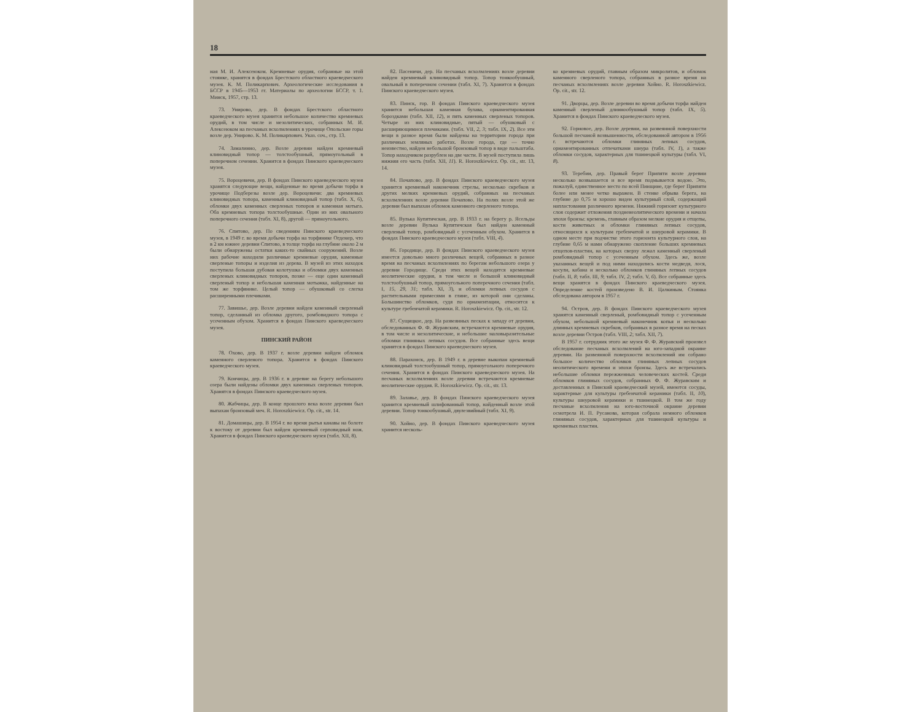18
ная М. И. Алексеюком. Кремневые орудия, собранные на этой стоянке, хранятся в фондах Брестского областного краеведческого музея. К. М. Поликарпович. Археологические исследования в БССР в 1945—1953 гг. Материалы по археологии БССР, т. 1. Минск, 1957, стр. 13.
73. Униpово, дер. В фондах Брестского областного краеведческого музея хранится небольшое количество кремневых орудий, в том числе и мезолитических, собранных М. И. Алексеюком на песчаных всхолмлениях в урочище Опольские горы возле дер. Унирово. К. М. Поликарпович. Указ. соч., стр. 13.
74. Замалинно, дер. Возле деревни найден кремневый клиновидный топор — толстообушный, прямоугольный в поперечном сечении. Хранится в фондах Пинского краеведческого музея.
75. Вороцевичи, дер. В фондах Пинского краеведческого музея хранятся следующие вещи, найденные во время добычи торфа в урочище Подберезы возле дер. Вороцевичи: два кремневых клиновидных топора, каменный клиновидный топор (табл. X, 6), обломки двух каменных сверленых топоров и каменная мотыга. Оба кремневых топора толстообушные. Один из них овального поперечного сечения (табл. XI, 8), другой — прямоугольного.
76. Спитово, дер. По сведениям Пинского краеведческого музея, в 1949 г. во время добычи торфа на торфянике Огдемер, что в 2 км южнее деревни Спитово, в толще торфа на глубине около 2 м были обнаружены остатки каких-то свайных сооружений. Возле них рабочие находили различные кремневые орудия, каменные сверленые топоры и изделия из дерева. В музей из этих находок поступила большая дубовая колотушка и обломки двух каменных сверленых клиновидных топоров, позже — еще один каменный сверленый топор и небольшая каменная мотыжка, найденные на том же торфянике. Целый топор — обушковый со слегка расширенными плечиками.
77. Завишье, дер. Возле деревни найден каменный сверленый топор, сделанный из обломка другого, ромбовидного топора с усеченным обухом. Хранится в фондах Пинского краеведческого музея.
ПИНСКИЙ РАЙОН
78. Охово, дер. В 1937 г. возле деревни найден обломок каменного сверленого топора. Хранится в фондах Пинского краеведческого музея.
79. Кончицы, дер. В 1936 г. в деревне на берегу небольшого озера были найдены обломки двух каменных сверленых топоров. Хранятся в фондах Пинского краеведческого музея.
80. Жабчицы, дер. В конце прошлого века возле деревни был выпахан бронзовый меч. R. Horoszkiewicz. Op. cit., str. 14.
81. Домашицы, дер. В 1954 г. во время рытья канавы на болоте к востоку от деревни был найден кремневый серповидный нож. Хранится в фондах Пинского краеведческого музея (табл. XII, 8).
82. Пасеничи, дер. На песчаных всхолмлениях возле деревни найден кремневый клиновидный топор. Топор тонкообушный, овальный в поперечном сечении (табл. XI, 7). Хранится в фондах Пинского краеведческого музея.
83. Пинск, гор. В фондах Пинского краеведческого музея хранится небольшая каменная булава, орнаментированная бороздками (табл. XII, 12), и пять каменных сверленых топоров. Четыре из них клиновидные, пятый — обушковый с расширяющимися плечиками. (табл. VII, 2, 3; табл. IX, 2). Все эти вещи в разное время были найдены на территории города при различных земляных работах. Возле города, где — точно неизвестно, найден небольшой бронзовый топор в виде пальштаба. Топор находчиком разрублен на две части. В музей поступила лишь нижняя его часть (табл. XII, 11). R. Horoszkiewicz. Op. cit., str. 13, 14.
84. Почапово, дер. В фондах Пинского краеведческого музея хранится кремневый наконечник стрелы, несколько скребков и других мелких кремневых орудий, собранных на песчаных всхолмлениях возле деревни Почапово. На полях возле этой же деревни был выпахан обломок каменного сверленого топора.
85. Вулька Купятичская, дер. В 1933 г. на берегу р. Ясельды возле деревни Вулька Купятичская был найден каменный сверленый топор, ромбовидный с усеченным обухом. Хранится в фондах Пинского краеведческого музея (табл. VIII, 4).
86. Городище, дер. В фондах Пинского краеведческого музея имеется довольно много различных вещей, собранных в разное время на песчаных всхолмлениях по берегам небольшого озера у деревни Городище. Среди этих вещей находятся кремневые неолитические орудия, в том числе и большой клиновидный толстообушный топор, прямоугольного поперечного сечения (табл. I, 15, 29, 31; табл. XI, 3), и обломки лепных сосудов с растительными примесями в глине, из которой они сделаны. Большинство обломков, судя по орнаментации, относится к культуре гребенчатой керамики. R. Horoszkiewicz. Op. cit., str. 12.
87. Сущицкое, дер. На развеянных песках к западу от деревни, обследованных Ф. Ф. Журавским, встречаются кремневые орудия, в том числе и мезолитические, и небольшие маловыразительные обломки глиняных лепных сосудов. Все собранные здесь вещи хранятся в фондах Пинского краеведческого музея.
88. Парахонск, дер. В 1949 г. в деревне выкопан кремневый клиновидный толстообушный топор, прямоугольного поперечного сечения. Хранится в фондах Пинского краеведческого музея. На песчаных всхолмлениях возле деревни встречаются кремневые неолитические орудия. R. Horoszkiewicz. Op. cit., str. 13.
89. Залавье, дер. В фондах Пинского краеведческого музея хранится кремневый шлифованный топор, найденный возле этой деревни. Топор тонкообушный, двулезвийный (табл. XI, 9).
90. Хойно, дер. В фондах Пинского краеведческого музея хранится несколь-
ко кремневых орудий, главным образом микролитов, и обломок каменного сверленого топора, собранных в разное время на песчаных всхолмлениях возле деревни Хойно. R. Horoszkiewicz. Op. cit., str. 12.
91. Дворцы, дер. Возле деревни во время добычи торфа найден каменный сверленый длиннообушный топор (табл. IX, 5). Хранится в фондах Пинского краеведческого музея.
92. Горновое, дер. Возле деревни, на развеянной поверхности большой песчаной возвышенности, обследованной автором в 1956 г. встречаются обломки глиняных лепных сосудов, орнаментированных отпечатками шнура (табл. IV, 1), а также обломки сосудов, характерных для тшинецкой культуры (табл. VI, 8).
93. Теребин, дер. Правый берег Припяти возле деревни несколько возвышается и все время подмывается водою. Это, пожалуй, единственное место по всей Пинщине, где берег Припяти более или менее четко выражен. В стенке обрыва берега, на глубине до 0,75 м хорошо виден культурный слой, содержащий напластования различного времени. Нижний горизонт культурного слоя содержит отложения поздненеолитического времени и начала эпохи бронзы: кремень, главным образом мелкие орудия и отщепы, кости животных и обломки глиняных лепных сосудов, относящихся к культурам гребенчатой и шнуровой керамики. В одном месте при подчистке этого горизонта культурного слоя, на глубине 0,65 м нами обнаружено скопление больших кремневых отщепов-пластин, на которых сверху лежал каменный сверленый ромбовидный топор с усеченным обухом. Здесь же, возле указанных вещей и под ними находились кости медведя, лося, косули, кабана и несколько обломков глиняных лепных сосудов (табл. II, 8; табл. III, 9; табл. IV, 2; табл. V, 6). Все собранные здесь вещи хранятся в фондах Пинского краеведческого музея. Определение костей произведено В. И. Цалкиным. Стоянка обследована автором в 1957 г.
94. Остров, дер. В фондах Пинского краеведческого музея хранятся каменный сверленый, ромбовидный топор с усеченным обухом, небольшой кремневый наконечник копья и несколько длинных кремневых скребков, собранных в разное время на песках возле деревни Остров (табл. VIII, 2; табл. XII, 7).
В 1957 г. сотрудник этого же музея Ф. Ф. Журавский произвел обследование песчаных всхолмлений на юго-западной окраине деревни. На развеянной поверхности всхолмлений им собрано большое количество обломков глиняных лепных сосудов неолитического времени и эпохи бронзы. Здесь же встречались небольшие обломки пережженных человеческих костей. Среди обломков глиняных сосудов, собранных Ф. Ф. Журавским и доставленных в Пинский краеведческий музей, имеются сосуды, характерные для культуры гребенчатой керамики (табл. II, 10), культуры шнуровой керамики и тшинецкой. В том же году песчаные всхолмления на юго-восточной окраине деревни осмотрела И. П. Русанова, которая собрала немного обломков глиняных сосудов, характерных для тшинецкой культуры и кремневых пластин.